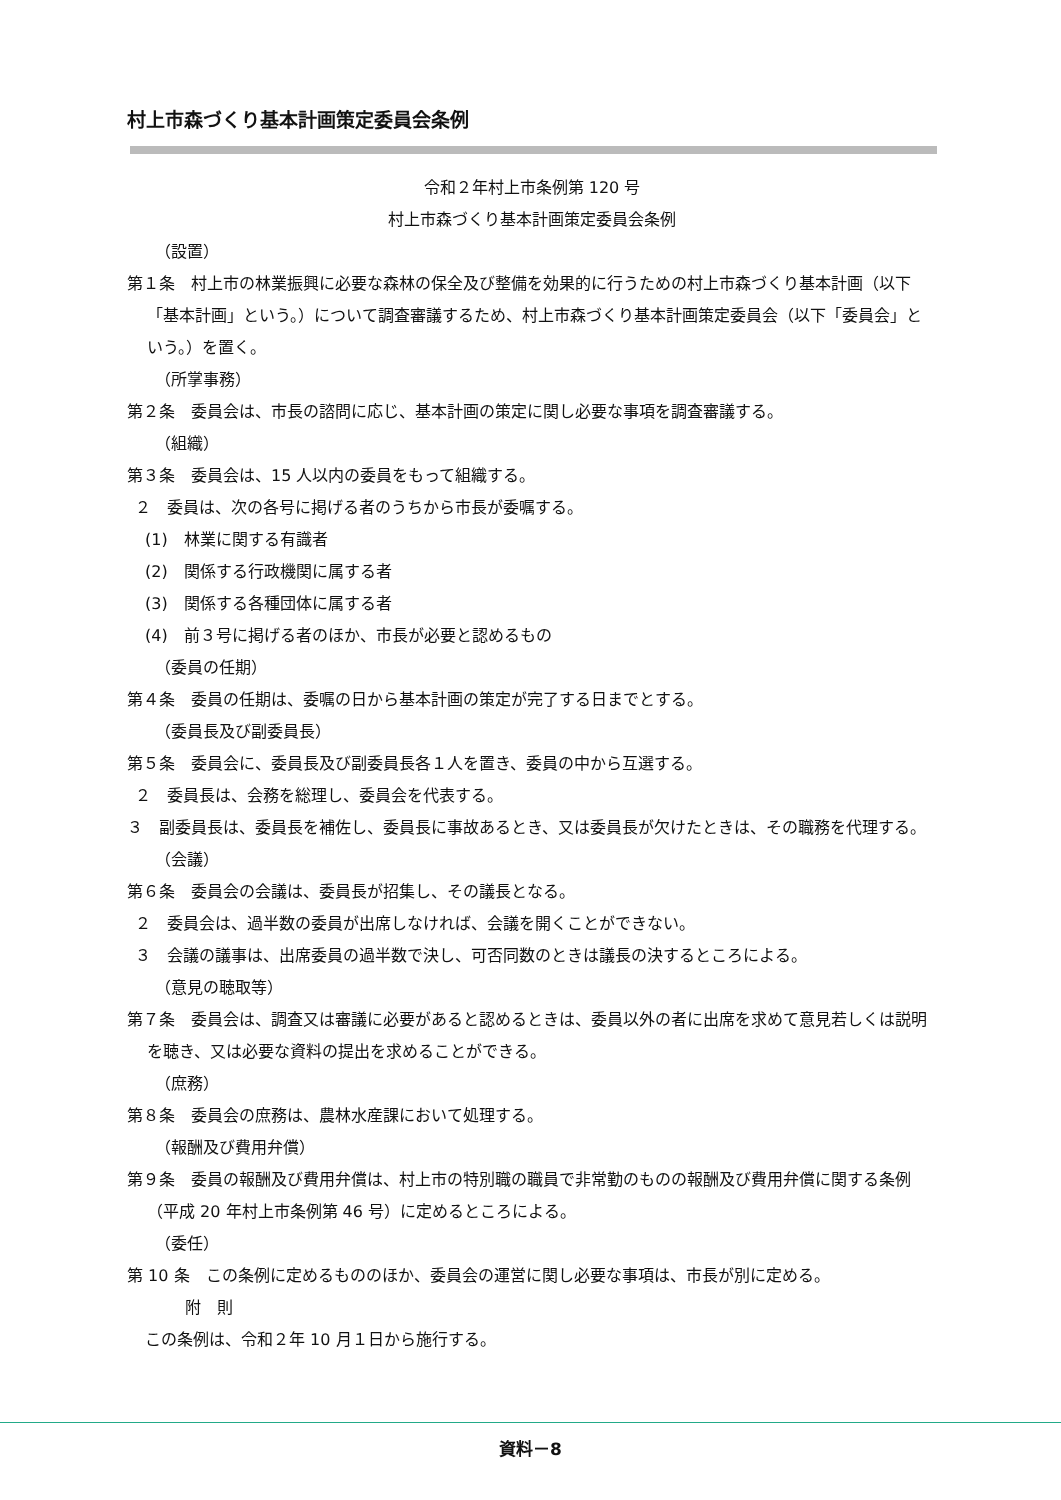村上市森づくり基本計画策定委員会条例
令和２年村上市条例第 120 号
村上市森づくり基本計画策定委員会条例
（設置）
第１条　村上市の林業振興に必要な森林の保全及び整備を効果的に行うための村上市森づくり基本計画（以下「基本計画」という。）について調査審議するため、村上市森づくり基本計画策定委員会（以下「委員会」という。）を置く。
（所掌事務）
第２条　委員会は、市長の諮問に応じ、基本計画の策定に関し必要な事項を調査審議する。
（組織）
第３条　委員会は、15 人以内の委員をもって組織する。
２　委員は、次の各号に掲げる者のうちから市長が委嘱する。
(1)　林業に関する有識者
(2)　関係する行政機関に属する者
(3)　関係する各種団体に属する者
(4)　前３号に掲げる者のほか、市長が必要と認めるもの
（委員の任期）
第４条　委員の任期は、委嘱の日から基本計画の策定が完了する日までとする。
（委員長及び副委員長）
第５条　委員会に、委員長及び副委員長各１人を置き、委員の中から互選する。
２　委員長は、会務を総理し、委員会を代表する。
３　副委員長は、委員長を補佐し、委員長に事故あるとき、又は委員長が欠けたときは、その職務を代理する。
（会議）
第６条　委員会の会議は、委員長が招集し、その議長となる。
２　委員会は、過半数の委員が出席しなければ、会議を開くことができない。
３　会議の議事は、出席委員の過半数で決し、可否同数のときは議長の決するところによる。
（意見の聴取等）
第７条　委員会は、調査又は審議に必要があると認めるときは、委員以外の者に出席を求めて意見若しくは説明を聴き、又は必要な資料の提出を求めることができる。
（庶務）
第８条　委員会の庶務は、農林水産課において処理する。
（報酬及び費用弁償）
第９条　委員の報酬及び費用弁償は、村上市の特別職の職員で非常勤のものの報酬及び費用弁償に関する条例（平成 20 年村上市条例第 46 号）に定めるところによる。
（委任）
第 10 条　この条例に定めるもののほか、委員会の運営に関し必要な事項は、市長が別に定める。
附　則
この条例は、令和２年 10 月１日から施行する。
資料－8